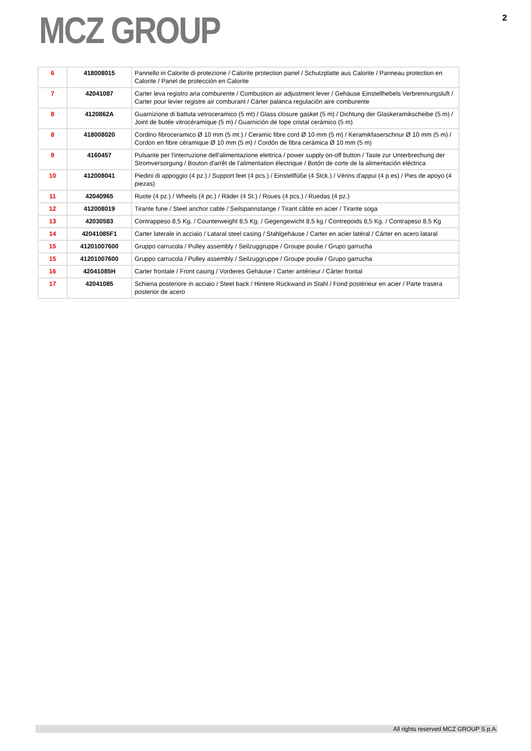MCZ GROUP
2
| 6 | 418008015 | Pannello in Calorite di protezione / Calorite protection panel / Schutzplatte aus Calorite / Panneau protection en Calorite / Panel de protección en Calorite |
| 7 | 42041087 | Carter leva registro aria comburente / Combustion air adjustment lever / Gehäuse Einstellhebels Verbrennungsluft / Carter pour levier registre air comburant / Cárter palanca regulación aire comburente |
| 8 | 4120862A | Guarnizione di battuta vetroceramico (5 mt) / Glass closure gasket (5 m) / Dichtung der Glaskeramikscheibe (5 m) / Joint de butée vitrocéramique (5 m) / Guarnición de tope cristal cerámico (5 m) |
| 8 | 418008020 | Cordino fibroceramico Ø 10 mm (5 mt.) / Ceramic fibre cord Ø 10 mm (5 m) / Keramikfaserschnur Ø 10 mm (5 m) / Cordon en fibre céramique Ø 10 mm (5 m) / Cordón de fibra cerámica Ø 10 mm (5 m) |
| 9 | 4160457 | Pulsante per l'interruzione dell'alimentazione elettrica / power supply on-off button / Taste zur Unterbrechung der Stromversorgung / Bouton d'arrêt de l'alimentation électrique / Botón de corte de la alimentación eléctrica |
| 10 | 412008041 | Piedini di appoggio (4 pz.) / Support feet (4 pcs.) / Einstellfüße (4 Stck.) / Vérins d'appui (4 p.es) / Pies de apoyo (4 piezas) |
| 11 | 42040965 | Ruote (4 pz.) / Wheels (4 pc.) / Räder (4 St.) / Roues (4 pcs.) / Ruedas (4 pz.) |
| 12 | 412008019 | Tirante fune / Steel anchor cable / Seilspannstange / Tirant câble en acier / Tirante soga |
| 13 | 42030583 | Contrappeso 8,5 Kg. / Counterweight 8,5 Kg. / Gegengewicht 8,5 kg / Contrepoids 8,5 Kg. / Contrapeso 8,5 Kg |
| 14 | 42041085F1 | Carter laterale in acciaio / Lataral steel casing / Stahlgehäuse / Carter en acier latéral / Cárter en acero lataral |
| 15 | 41201007600 | Gruppo carrucola / Pulley assembly / Seilzuggruppe / Groupe poulie / Grupo garrucha |
| 15 | 41201007600 | Gruppo carrucola / Pulley assembly / Seilzuggruppe / Groupe poulie / Grupo garrucha |
| 16 | 42041085H | Carter frontale / Front casing / Vorderes Gehäuse / Carter antérieur / Cárter frontal |
| 17 | 42041085 | Schiena posteriore in acciaio / Steel back / Hintere Rückwand in Stahl / Fond postérieur en acier / Parte trasera posterior de acero |
All rights reserved MCZ GROUP S.p.A.